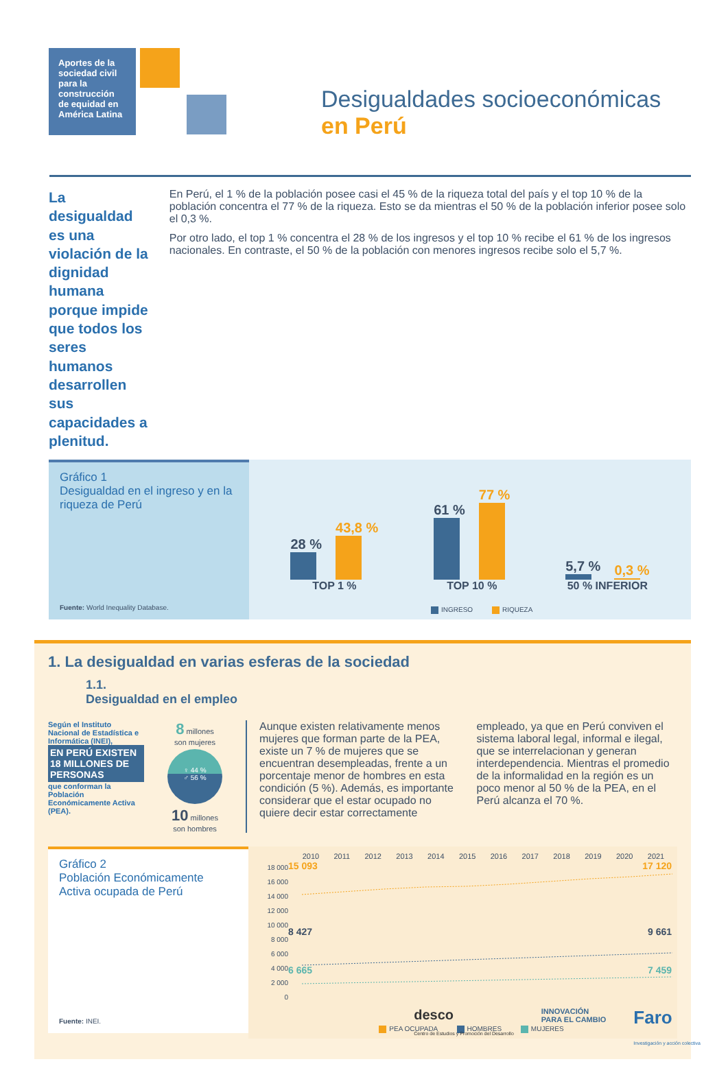Aportes de la sociedad civil para la construcción de equidad en América Latina
Desigualdades socioeconómicas
en Perú
La desigualdad es una violación de la dignidad humana porque impide que todos los seres humanos desarrollen sus capacidades a plenitud.
En Perú, el 1 % de la población posee casi el 45 % de la riqueza total del país y el top 10 % de la población concentra el 77 % de la riqueza. Esto se da mientras el 50 % de la población inferior posee solo el 0,3 %.
Por otro lado, el top 1 % concentra el 28 % de los ingresos y el top 10 % recibe el 61 % de los ingresos nacionales. En contraste, el 50 % de la población con menores ingresos recibe solo el 5,7 %.
Gráfico 1
Desigualdad en el ingreso y en la riqueza de Perú
Fuente: World Inequality Database.
28 %
43,8 %
TOP 1 %
61 %
77 %
TOP 10 %
5,7 %
0,3 %
50 % INFERIOR
INGRESO RIQUEZA
1. La desigualdad en varias esferas de la sociedad
1.1.
Desigualdad en el empleo
Según el Instituto Nacional de Estadística e Informática (INEI),
EN PERÚ EXISTEN 18 MILLONES DE PERSONAS
que conforman la Población Económicamente Activa (PEA).
8 millones
son mujeres
♀ 44 %
♂ 56 %
10 millones
son hombres
Aunque existen relativamente menos mujeres que forman parte de la PEA, existe un 7 % de mujeres que se encuentran desempleadas, frente a un porcentaje menor de hombres en esta condición (5 %). Además, es importante considerar que el estar ocupado no quiere decir estar correctamente empleado, ya que en Perú conviven el sistema laboral legal, informal e ilegal, que se interrelacionan y generan interdependencia. Mientras el promedio de la informalidad en la región es un poco menor al 50 % de la PEA, en el Perú alcanza el 70 %.
Gráfico 2
Población Económicamente Activa ocupada de Perú
Fuente: INEI.
2010 2011 2012 2013 2014 2015 2016 2017 2018 2019 2020 2021
18 000
16 000
14 000
12 000
10 000
8 000
6 000
4 000
2 000
0
15 093 17 120
8 427 9 661
6 665 7 459
PEA OCUPADA HOMBRES MUJERES
desco
Centro de Estudios y Promoción del Desarrollo INNOVACIÓN
PARA EL CAMBIO Faro
Investigación y acción colectiva